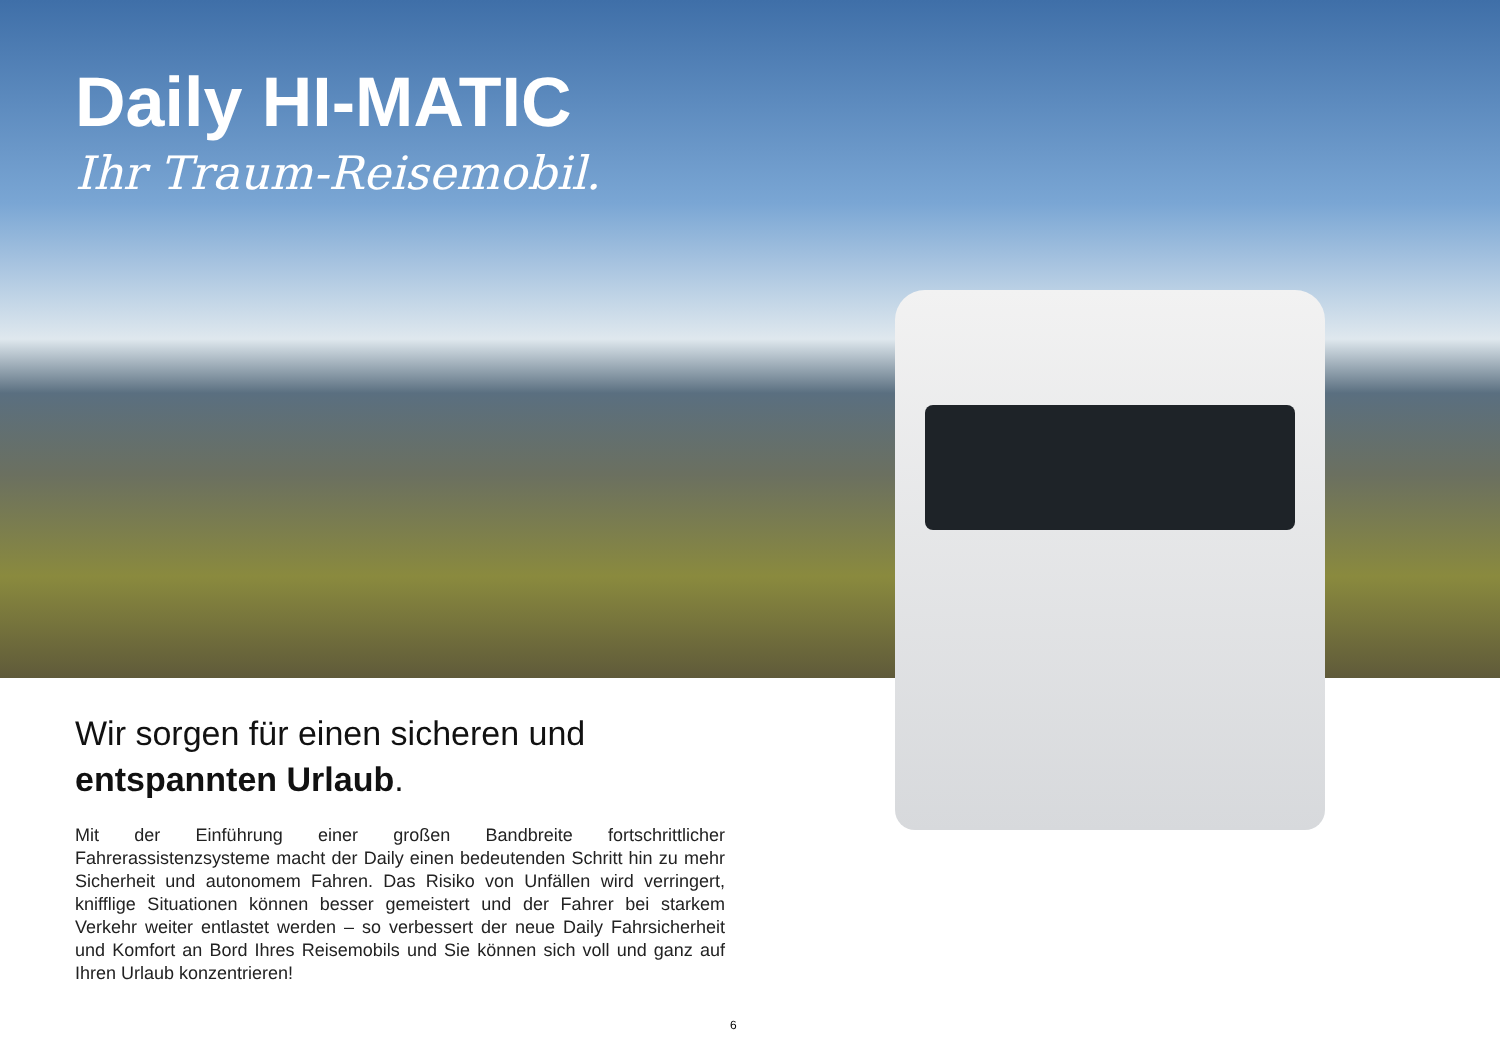Daily HI-MATIC
Ihr Traum-Reisemobil.
Wir sorgen für einen sicheren und
entspannten Urlaub.
Mit der Einführung einer großen Bandbreite fortschrittlicher Fahrerassistenzsysteme macht der Daily einen bedeutenden Schritt hin zu mehr Sicherheit und autonomem Fahren. Das Risiko von Unfällen wird verringert, knifflige Situationen können besser gemeistert und der Fahrer bei starkem Verkehr weiter entlastet werden – so verbessert der neue Daily Fahrsicherheit und Komfort an Bord Ihres Reisemobils und Sie können sich voll und ganz auf Ihren Urlaub konzentrieren!
6